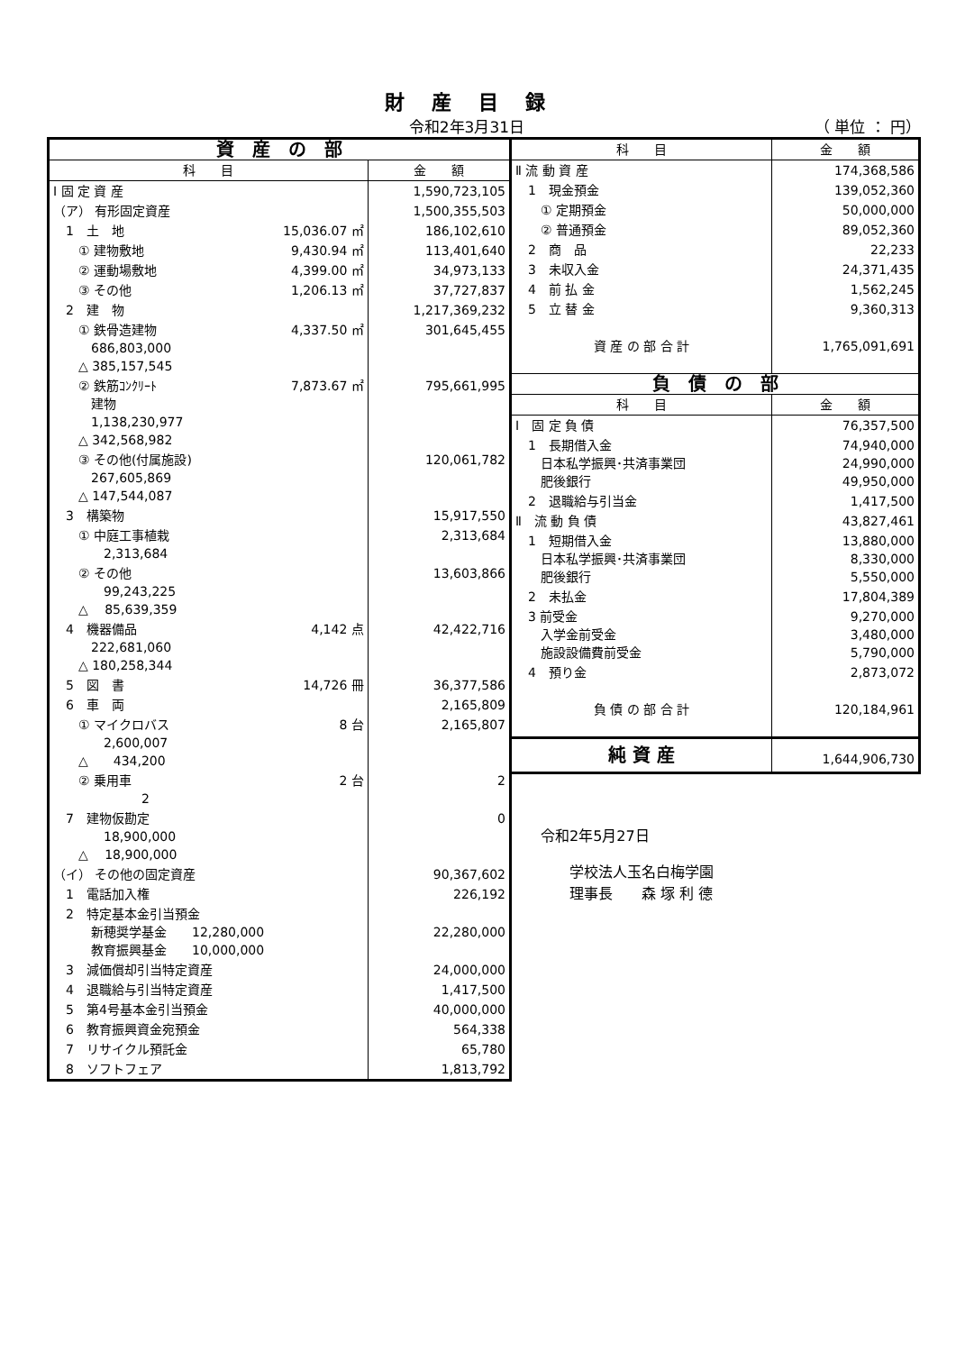財産目録
令和2年3月31日 （ 単位 ： 円）
| 資 産 の 部 | | |
| --- | --- | --- |
| 科 目 | | 金 額 |
| Ⅰ 固 定 資 産 | | 1,590,723,105 |
| （ア） 有形固定資産 | | 1,500,355,503 |
| 1 土 地 | 15,036.07 ㎡ | 186,102,610 |
| ① 建物敷地 | 9,430.94 ㎡ | 113,401,640 |
| ② 運動場敷地 | 4,399.00 ㎡ | 34,973,133 |
| ③ その他 | 1,206.13 ㎡ | 37,727,837 |
| 2 建 物 | | 1,217,369,232 |
| ① 鉄骨造建物 686,803,000 △ 385,157,545 | 4,337.50 ㎡ | 301,645,455 |
| ② 鉄筋ｺﾝｸﾘｰﾄ 建物 1,138,230,977 △ 342,568,982 | 7,873.67 ㎡ | 795,661,995 |
| ③ その他(付属施設) 267,605,869 △ 147,544,087 | | 120,061,782 |
| 3 構築物 | | 15,917,550 |
| ① 中庭工事植栽 2,313,684 | | 2,313,684 |
| ② その他 99,243,225 △ 85,639,359 | | 13,603,866 |
| 4 機器備品 222,681,060 △ 180,258,344 | 4,142 点 | 42,422,716 |
| 5 図 書 | 14,726 冊 | 36,377,586 |
| 6 車 両 | | 2,165,809 |
| ① マイクロバス 2,600,007 △ 434,200 | 8 台 | 2,165,807 |
| ② 乗用車 2 | 2 台 | 2 |
| 7 建物仮勘定 18,900,000 △ 18,900,000 | | 0 |
| （イ） その他の固定資産 | | 90,367,602 |
| 1 電話加入権 | | 226,192 |
| 2 特定基本金引当預金 新穂奨学基金 12,280,000 教育振興基金 10,000,000 | | 22,280,000 |
| 3 減価償却引当特定資産 | | 24,000,000 |
| 4 退職給与引当特定資産 | | 1,417,500 |
| 5 第4号基本金引当預金 | | 40,000,000 |
| 6 教育振興資金宛預金 | | 564,338 |
| 7 リサイクル預託金 | | 65,780 |
| 8 ソフトフェア | | 1,813,792 |
| 科 目 | 金 額 |
| --- | --- |
| Ⅱ 流 動 資 産 | 174,368,586 |
| 1 現金預金 | 139,052,360 |
| ① 定期預金 | 50,000,000 |
| ② 普通預金 | 89,052,360 |
| 2 商 品 | 22,233 |
| 3 未収入金 | 24,371,435 |
| 4 前 払 金 | 1,562,245 |
| 5 立 替 金 | 9,360,313 |
| 資 産 の 部 合 計 | 1,765,091,691 |
| 負 債 の 部 | |
| 科 目 | 金 額 |
| Ⅰ 固 定 負 債 | 76,357,500 |
| 1 長期借入金 日本私学振興･共済事業団 肥後銀行 | 74,940,000 24,990,000 49,950,000 |
| 2 退職給与引当金 | 1,417,500 |
| Ⅱ 流 動 負 債 | 43,827,461 |
| 1 短期借入金 日本私学振興･共済事業団 肥後銀行 | 13,880,000 8,330,000 5,550,000 |
| 2 未払金 | 17,804,389 |
| 3 前受金 入学金前受金 施設設備費前受金 | 9,270,000 3,480,000 5,790,000 |
| 4 預り金 | 2,873,072 |
| 負 債 の 部 合 計 | 120,184,961 |
| 純 資 産 | 1,644,906,730 |
令和2年5月27日
　　学校法人玉名白梅学園
　　理事長　　森 塚 利 德